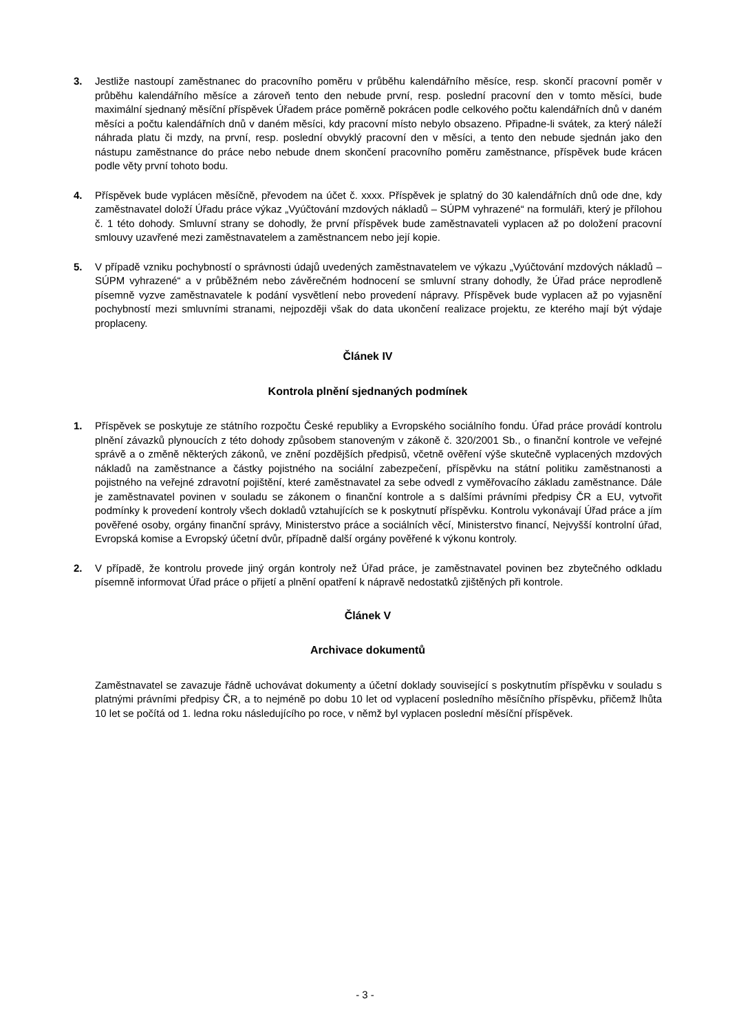3. Jestliže nastoupí zaměstnanec do pracovního poměru v průběhu kalendářního měsíce, resp. skončí pracovní poměr v průběhu kalendářního měsíce a zároveň tento den nebude první, resp. poslední pracovní den v tomto měsíci, bude maximální sjednaný měsíční příspěvek Úřadem práce poměrně pokrácen podle celkového počtu kalendářních dnů v daném měsíci a počtu kalendářních dnů v daném měsíci, kdy pracovní místo nebylo obsazeno. Připadne-li svátek, za který náleží náhrada platu či mzdy, na první, resp. poslední obvyklý pracovní den v měsíci, a tento den nebude sjednán jako den nástupu zaměstnance do práce nebo nebude dnem skončení pracovního poměru zaměstnance, příspěvek bude krácen podle věty první tohoto bodu.
4. Příspěvek bude vyplácen měsíčně, převodem na účet č. xxxx. Příspěvek je splatný do 30 kalendářních dnů ode dne, kdy zaměstnavatel doloží Úřadu práce výkaz „Vyúčtování mzdových nákladů – SÚPM vyhrazené“ na formuláři, který je přílohou č. 1 této dohody. Smluvní strany se dohodly, že první příspěvek bude zaměstnavateli vyplacen až po doložení pracovní smlouvy uzavřené mezi zaměstnavatelem a zaměstnancem nebo její kopie.
5. V případě vzniku pochybností o správnosti údajů uvedených zaměstnavatelem ve výkazu „Vyúčtování mzdových nákladů – SÚPM vyhrazené“ a v průběžném nebo závěrečném hodnocení se smluvní strany dohodly, že Úřad práce neprodleně písemně vyzve zaměstnavatele k podání vysvětlení nebo provedení nápravy. Příspěvek bude vyplacen až po vyjasnění pochybností mezi smluvními stranami, nejpozději však do data ukončení realizace projektu, ze kterého mají být výdaje proplaceny.
Článek IV
Kontrola plnění sjednaných podmínek
1. Příspěvek se poskytuje ze státního rozpočtu České republiky a Evropského sociálního fondu. Úřad práce provádí kontrolu plnění závazků plynoucích z této dohody způsobem stanoveným v zákoně č. 320/2001 Sb., o finanční kontrole ve veřejné správě a o změně některých zákonů, ve znění pozdějších předpisů, včetně ověření výše skutečně vyplacených mzdových nákladů na zaměstnance a částky pojistného na sociální zabezpečení, příspěvku na státní politiku zaměstnanosti a pojistného na veřejné zdravotní pojištění, které zaměstnavatel za sebe odvedl z vyměřovacího základu zaměstnance. Dále je zaměstnavatel povinen v souladu se zákonem o finanční kontrole a s dalšími právními předpisy ČR a EU, vytvořit podmínky k provedení kontroly všech dokladů vztahujících se k poskytnutí příspěvku. Kontrolu vykonávají Úřad práce a jím pověřené osoby, orgány finanční správy, Ministerstvo práce a sociálních věcí, Ministerstvo financí, Nejvyšší kontrolní úřad, Evropská komise a Evropský účetní dvůr, případně další orgány pověřené k výkonu kontroly.
2. V případě, že kontrolu provede jiný orgán kontroly než Úřad práce, je zaměstnavatel povinen bez zbytečného odkladu písemně informovat Úřad práce o přijetí a plnění opatření k nápravě nedostatků zjištěných při kontrole.
Článek V
Archivace dokumentů
Zaměstnavatel se zavazuje řádně uchovávat dokumenty a účetní doklady související s poskytnutím příspěvku v souladu s platnými právními předpisy ČR, a to nejméně po dobu 10 let od vyplacení posledního měsíčního příspěvku, přičemž lhůta 10 let se počítá od 1. ledna roku následujícího po roce, v němž byl vyplacen poslední měsíční příspěvek.
- 3 -